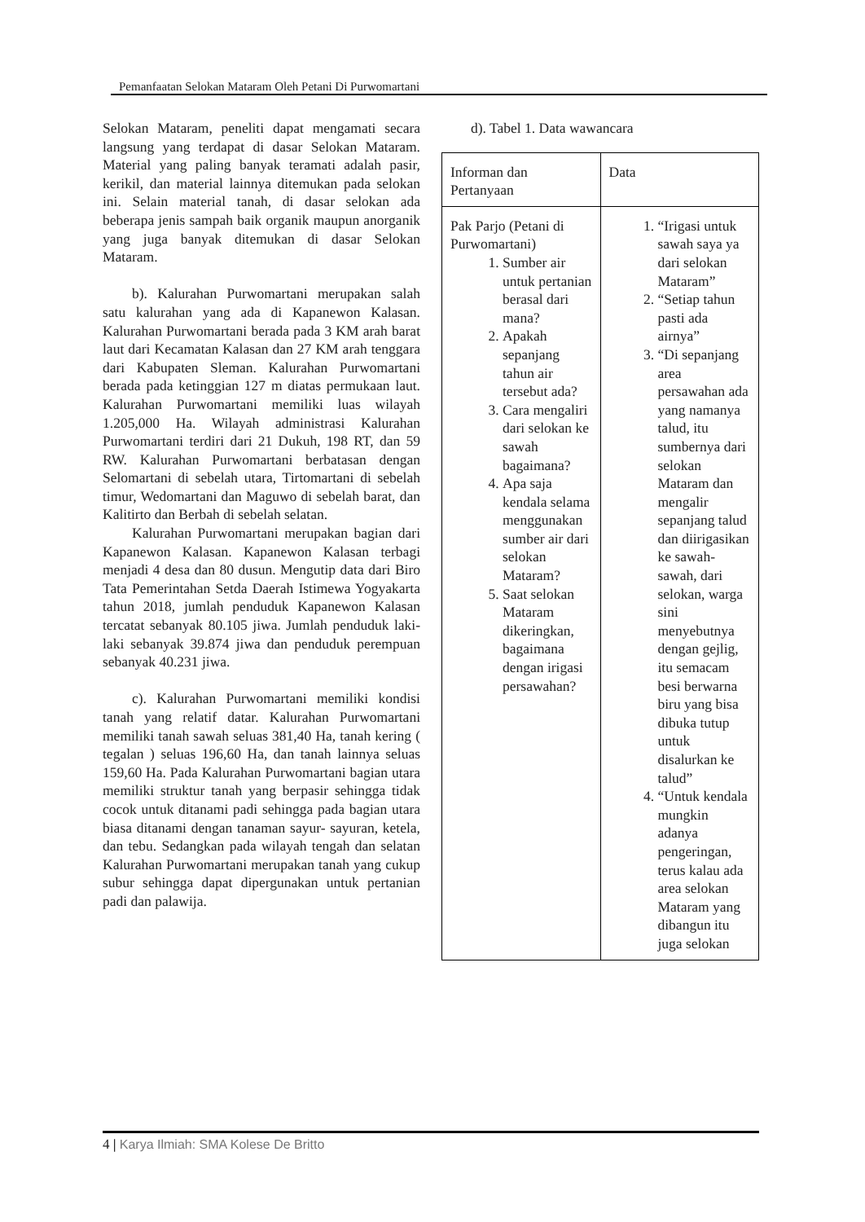Pemanfaatan Selokan Mataram Oleh Petani Di Purwomartani
Selokan Mataram, peneliti dapat mengamati secara langsung yang terdapat di dasar Selokan Mataram. Material yang paling banyak teramati adalah pasir, kerikil, dan material lainnya ditemukan pada selokan ini. Selain material tanah, di dasar selokan ada beberapa jenis sampah baik organik maupun anorganik yang juga banyak ditemukan di dasar Selokan Mataram.
b). Kalurahan Purwomartani merupakan salah satu kalurahan yang ada di Kapanewon Kalasan. Kalurahan Purwomartani berada pada 3 KM arah barat laut dari Kecamatan Kalasan dan 27 KM arah tenggara dari Kabupaten Sleman. Kalurahan Purwomartani berada pada ketinggian 127 m diatas permukaan laut. Kalurahan Purwomartani memiliki luas wilayah 1.205,000 Ha. Wilayah administrasi Kalurahan Purwomartani terdiri dari 21 Dukuh, 198 RT, dan 59 RW. Kalurahan Purwomartani berbatasan dengan Selomartani di sebelah utara, Tirtomartani di sebelah timur, Wedomartani dan Maguwo di sebelah barat, dan Kalitirto dan Berbah di sebelah selatan.
Kalurahan Purwomartani merupakan bagian dari Kapanewon Kalasan. Kapanewon Kalasan terbagi menjadi 4 desa dan 80 dusun. Mengutip data dari Biro Tata Pemerintahan Setda Daerah Istimewa Yogyakarta tahun 2018, jumlah penduduk Kapanewon Kalasan tercatat sebanyak 80.105 jiwa. Jumlah penduduk laki-laki sebanyak 39.874 jiwa dan penduduk perempuan sebanyak 40.231 jiwa.
c). Kalurahan Purwomartani memiliki kondisi tanah yang relatif datar. Kalurahan Purwomartani memiliki tanah sawah seluas 381,40 Ha, tanah kering ( tegalan ) seluas 196,60 Ha, dan tanah lainnya seluas 159,60 Ha. Pada Kalurahan Purwomartani bagian utara memiliki struktur tanah yang berpasir sehingga tidak cocok untuk ditanami padi sehingga pada bagian utara biasa ditanami dengan tanaman sayur- sayuran, ketela, dan tebu. Sedangkan pada wilayah tengah dan selatan Kalurahan Purwomartani merupakan tanah yang cukup subur sehingga dapat dipergunakan untuk pertanian padi dan palawija.
d). Tabel 1. Data wawancara
| Informan dan Pertanyaan | Data |
| Pak Parjo (Petani di Purwomartani) 1. Sumber air untuk pertanian berasal dari mana? 2. Apakah sepanjang tahun air tersebut ada? 3. Cara mengaliri dari selokan ke sawah bagaimana? 4. Apa saja kendala selama menggunakan sumber air dari selokan Mataram? 5. Saat selokan Mataram dikeringkan, bagaimana dengan irigasi persawahan? | 1. “Irigasi untuk sawah saya ya dari selokan Mataram” 2. “Setiap tahun pasti ada airnya” 3. “Di sepanjang area persawahan ada yang namanya talud, itu sumbernya dari selokan Mataram dan mengalir sepanjang talud dan diirigasikan ke sawah-sawah, dari selokan, warga sini menyebutnya dengan gejlig, itu semacam besi berwarna biru yang bisa dibuka tutup untuk disalurkan ke talud” 4. “Untuk kendala mungkin adanya pengeringan, terus kalau ada area selokan Mataram yang dibangun itu juga selokan |
4 | Karya Ilmiah: SMA Kolese De Britto